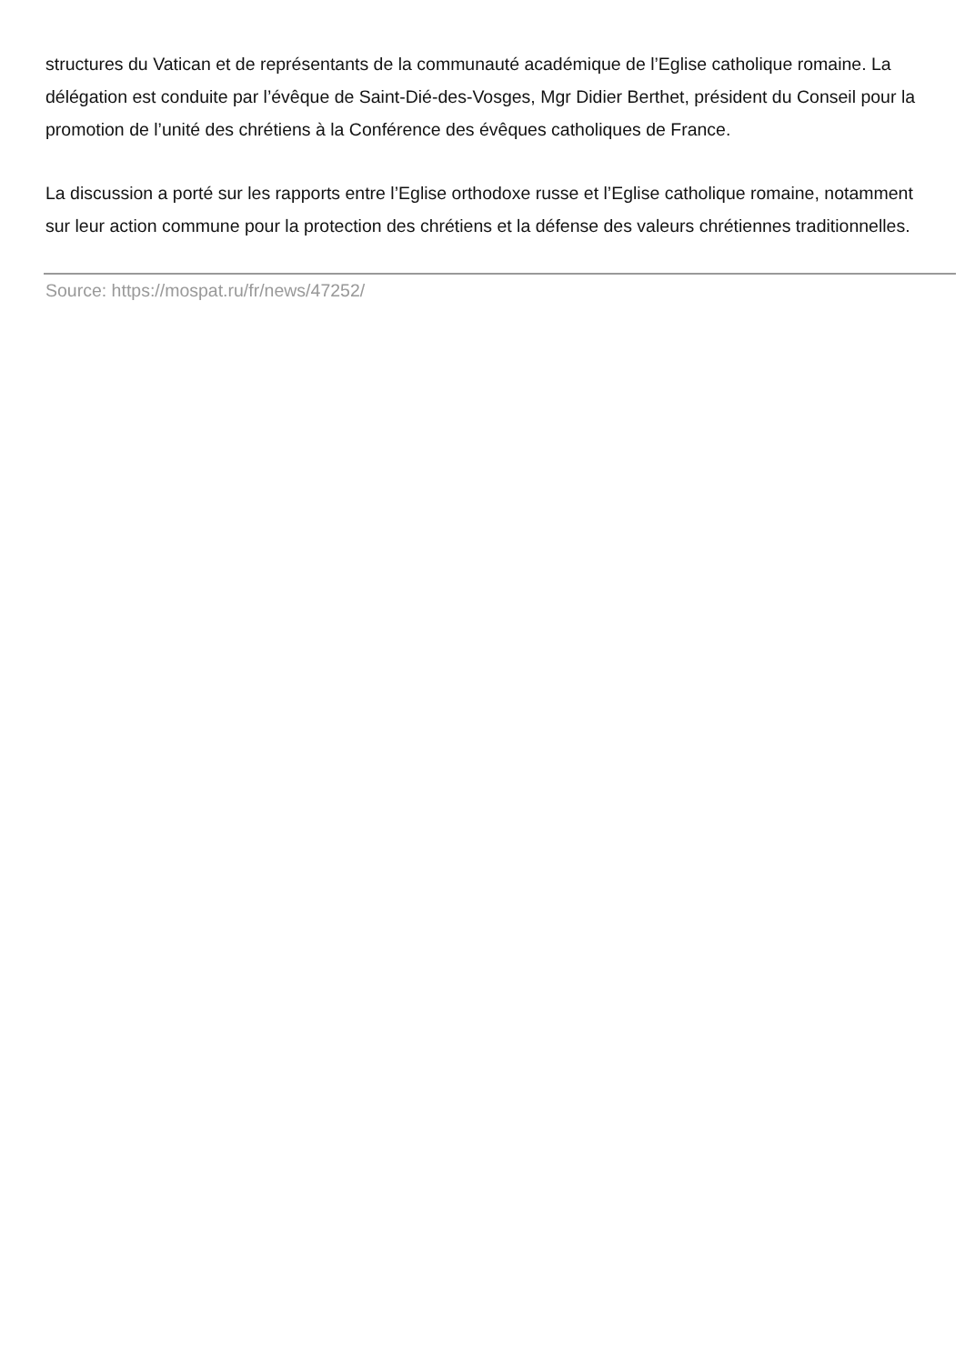structures du Vatican et de représentants de la communauté académique de l’Eglise catholique romaine. La délégation est conduite par l’évêque de Saint-Dié-des-Vosges, Mgr Didier Berthet, président du Conseil pour la promotion de l’unité des chrétiens à la Conférence des évêques catholiques de France.
La discussion a porté sur les rapports entre l’Eglise orthodoxe russe et l’Eglise catholique romaine, notamment sur leur action commune pour la protection des chrétiens et la défense des valeurs chrétiennes traditionnelles.
Source: https://mospat.ru/fr/news/47252/